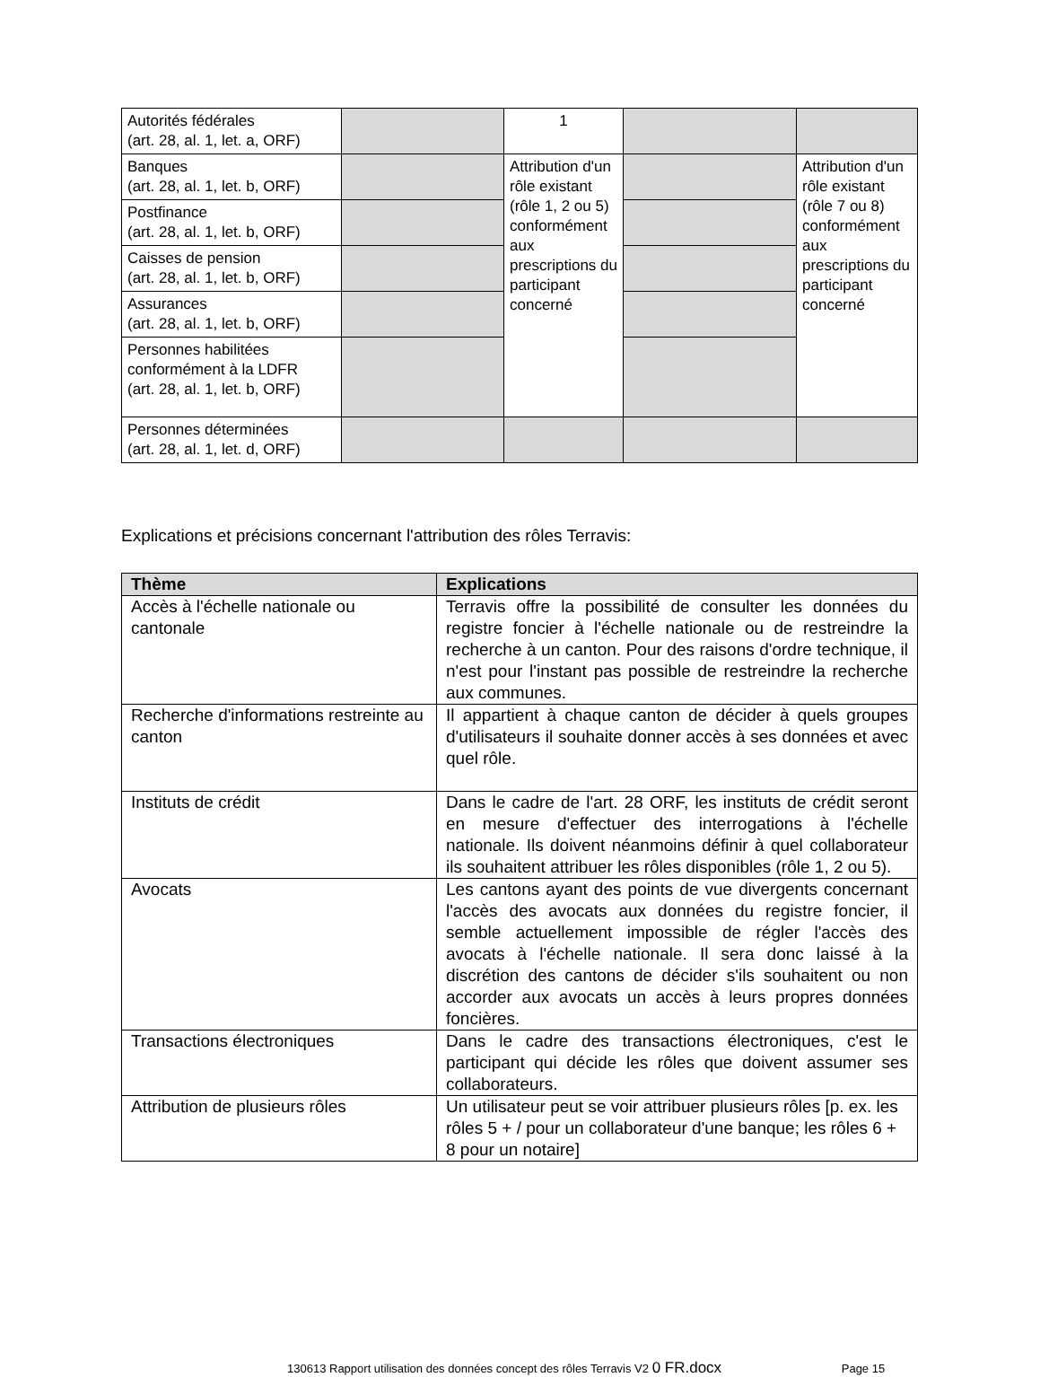| Autorités fédérales (art. 28, al. 1, let. a, ORF) | | 1 | | |
| Banques (art. 28, al. 1, let. b, ORF) | | Attribution d'un rôle existant (rôle 1, 2 ou 5) conformément aux prescriptions du participant concerné | | Attribution d'un rôle existant (rôle 7 ou 8) conformément aux prescriptions du participant concerné |
| Postfinance (art. 28, al. 1, let. b, ORF) | | | | |
| Caisses de pension (art. 28, al. 1, let. b, ORF) | | | | |
| Assurances (art. 28, al. 1, let. b, ORF) | | | | |
| Personnes habilitées conformément à la LDFR (art. 28, al. 1, let. b, ORF) | | | | |
| Personnes déterminées (art. 28, al. 1, let. d, ORF) | | | | |
Explications et précisions concernant l'attribution des rôles Terravis:
| Thème | Explications |
| --- | --- |
| Accès à l'échelle nationale ou cantonale | Terravis offre la possibilité de consulter les données du registre foncier à l'échelle nationale ou de restreindre la recherche à un canton. Pour des raisons d'ordre technique, il n'est pour l'instant pas possible de restreindre la recherche aux communes. |
| Recherche d'informations restreinte au canton | Il appartient à chaque canton de décider à quels groupes d'utilisateurs il souhaite donner accès à ses données et avec quel rôle. |
| Instituts de crédit | Dans le cadre de l'art. 28 ORF, les instituts de crédit seront en mesure d'effectuer des interrogations à l'échelle nationale. Ils doivent néanmoins définir à quel collaborateur ils souhaitent attribuer les rôles disponibles (rôle 1, 2 ou 5). |
| Avocats | Les cantons ayant des points de vue divergents concernant l'accès des avocats aux données du registre foncier, il semble actuellement impossible de régler l'accès des avocats à l'échelle nationale. Il sera donc laissé à la discrétion des cantons de décider s'ils souhaitent ou non accorder aux avocats un accès à leurs propres données foncières. |
| Transactions électroniques | Dans le cadre des transactions électroniques, c'est le participant qui décide les rôles que doivent assumer ses collaborateurs. |
| Attribution de plusieurs rôles | Un utilisateur peut se voir attribuer plusieurs rôles [p. ex. les rôles 5 + / pour un collaborateur d'une banque; les rôles 6 + 8 pour un notaire] |
130613 Rapport utilisation des données concept des rôles Terravis V2 0 FR.docx Page 15